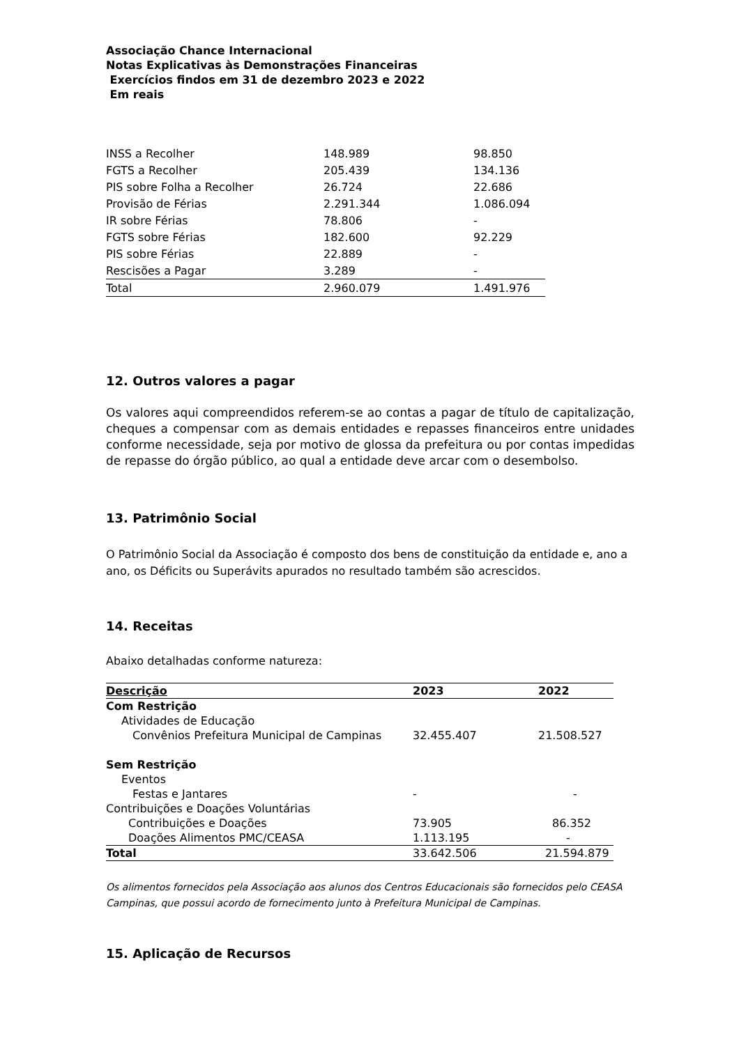Associação Chance Internacional
Notas Explicativas às Demonstrações Financeiras
Exercícios findos em 31 de dezembro 2023 e 2022
Em reais
| INSS a Recolher | 148.989 | 98.850 |
| FGTS a Recolher | 205.439 | 134.136 |
| PIS sobre Folha a Recolher | 26.724 | 22.686 |
| Provisão de Férias | 2.291.344 | 1.086.094 |
| IR sobre Férias | 78.806 | - |
| FGTS sobre Férias | 182.600 | 92.229 |
| PIS sobre Férias | 22.889 | - |
| Rescisões a Pagar | 3.289 | - |
| Total | 2.960.079 | 1.491.976 |
12. Outros valores a pagar
Os valores aqui compreendidos referem-se ao contas a pagar de título de capitalização, cheques a compensar com as demais entidades e repasses financeiros entre unidades conforme necessidade, seja por motivo de glossa da prefeitura ou por contas impedidas de repasse do órgão público, ao qual a entidade deve arcar com o desembolso.
13. Patrimônio Social
O Patrimônio Social da Associação é composto dos bens de constituição da entidade e, ano a ano, os Déficits ou Superávits apurados no resultado também são acrescidos.
14. Receitas
Abaixo detalhadas conforme natureza:
| Descrição | 2023 | 2022 |
| --- | --- | --- |
| Com Restrição | | |
| Atividades de Educação | | |
| Convênios Prefeitura Municipal de Campinas | 32.455.407 | 21.508.527 |
| Sem Restrição | | |
| Eventos | | |
| Festas e Jantares | - | - |
| Contribuições e Doações Voluntárias | | |
| Contribuições e Doações | 73.905 | 86.352 |
| Doações Alimentos PMC/CEASA | 1.113.195 | - |
| Total | 33.642.506 | 21.594.879 |
Os alimentos fornecidos pela Associação aos alunos dos Centros Educacionais são fornecidos pelo CEASA Campinas, que possui acordo de fornecimento junto à Prefeitura Municipal de Campinas.
15. Aplicação de Recursos